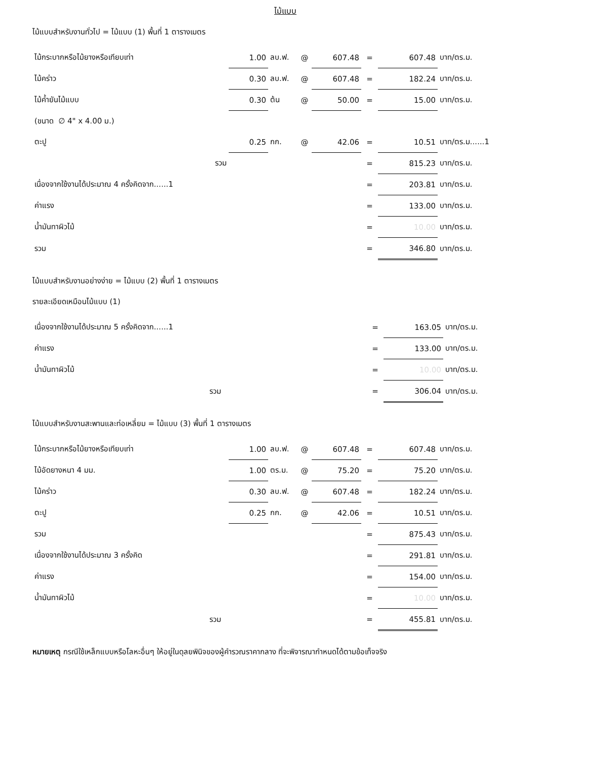ไม้แบบ
ไม้แบบสำหรับงานทั่วไป = ไม้แบบ (1) พื้นที่ 1 ตารางเมตร
| ไม้กระบากหรือไม้ยางหรือเทียบเท่า | 1.00 | ลบ.ฟ. | @ | 607.48 | = | 607.48 | บาท/ตร.ม. |
| ไม้คร่าว | 0.30 | ลบ.ฟ. | @ | 607.48 | = | 182.24 | บาท/ตร.ม. |
| ไม้ค้ำยันไม้แบบ | 0.30 | ต้น | @ | 50.00 | = | 15.00 | บาท/ตร.ม. |
| (ขนาด ∅ 4" x 4.00 ม.) | | | | | | | |
| ตะปู | 0.25 | กก. | @ | 42.06 | = | 10.51 | บาท/ตร.ม......1 |
| รวม | | | | | = | 815.23 | บาท/ตร.ม. |
| เนื่องจากใช้งานได้ประมาณ 4 ครั้งคิดจาก......1 | | | | | = | 203.81 | บาท/ตร.ม. |
| ค่าแรง | | | | | = | 133.00 | บาท/ตร.ม. |
| น้ำมันทาผิวไม้ | | | | | = | 10.00 | บาท/ตร.ม. |
| รวม | | | | | = | 346.80 | บาท/ตร.ม. |
ไม้แบบสำหรับงานอย่างง่าย = ไม้แบบ (2) พื้นที่ 1 ตารางเมตร
รายละเอียดเหมือนไม้แบบ (1)
| เนื่องจากใช้งานได้ประมาณ 5 ครั้งคิดจาก......1 | = | 163.05 | บาท/ตร.ม. |
| ค่าแรง | = | 133.00 | บาท/ตร.ม. |
| น้ำมันทาผิวไม้ | = | 10.00 | บาท/ตร.ม. |
| รวม | = | 306.04 | บาท/ตร.ม. |
ไม้แบบสำหรับงานสะพานและท่อเหลี่ยม = ไม้แบบ (3) พื้นที่ 1 ตารางเมตร
| ไม้กระบากหรือไม้ยางหรือเทียบเท่า | 1.00 | ลบ.ฟ. | @ | 607.48 | = | 607.48 | บาท/ตร.ม. |
| ไม้อัดยางหนา 4 มม. | 1.00 | ตร.ม. | @ | 75.20 | = | 75.20 | บาท/ตร.ม. |
| ไม้คร่าว | 0.30 | ลบ.ฟ. | @ | 607.48 | = | 182.24 | บาท/ตร.ม. |
| ตะปู | 0.25 | กก. | @ | 42.06 | = | 10.51 | บาท/ตร.ม. |
| รวม | | | | | = | 875.43 | บาท/ตร.ม. |
| เนื่องจากใช้งานได้ประมาณ 3 ครั้งคิด | | | | | = | 291.81 | บาท/ตร.ม. |
| ค่าแรง | | | | | = | 154.00 | บาท/ตร.ม. |
| น้ำมันทาผิวไม้ | | | | | = | 10.00 | บาท/ตร.ม. |
| รวม | | | | | = | 455.81 | บาท/ตร.ม. |
หมายเหตุ กรณีใช้เหล็กแบบหรือโลหะอื่นๆ ให้อยู่ในดุลยพินิจของผู้คำรวณราคากลาง ที่จะพิจารณากำหนดได้ตามข้อเท็จจริง